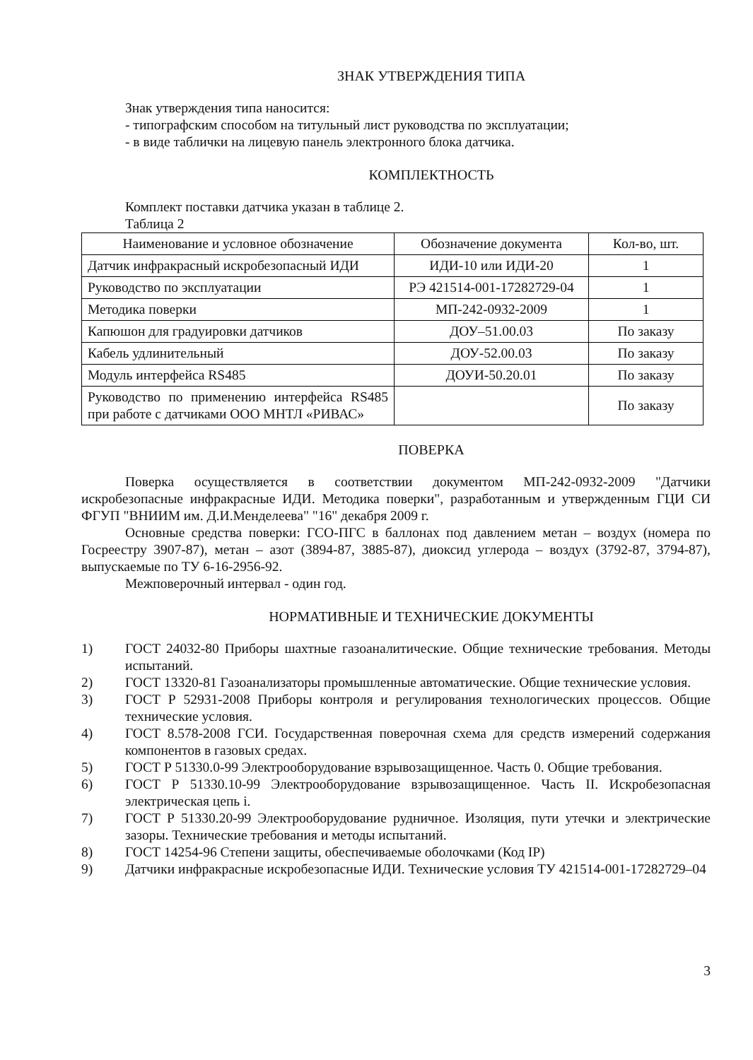ЗНАК УТВЕРЖДЕНИЯ ТИПА
Знак утверждения типа наносится:
- типографским способом на титульный лист руководства по эксплуатации;
- в виде таблички на лицевую панель электронного блока датчика.
КОМПЛЕКТНОСТЬ
Комплект поставки датчика указан в таблице 2.
Таблица 2
| Наименование и условное обозначение | Обозначение документа | Кол-во, шт. |
| --- | --- | --- |
| Датчик инфракрасный искробезопасный ИДИ | ИДИ-10 или ИДИ-20 | 1 |
| Руководство по эксплуатации | РЭ 421514-001-17282729-04 | 1 |
| Методика поверки | МП-242-0932-2009 | 1 |
| Капюшон для градуировки датчиков | ДОУ–51.00.03 | По заказу |
| Кабель удлинительный | ДОУ-52.00.03 | По заказу |
| Модуль интерфейса RS485 | ДОУИ-50.20.01 | По заказу |
| Руководство по применению интерфейса RS485 при работе с датчиками ООО МНТЛ «РИВАС» | | По заказу |
ПОВЕРКА
Поверка осуществляется в соответствии документом МП-242-0932-2009 "Датчики искробезопасные инфракрасные ИДИ. Методика поверки", разработанным и утвержденным ГЦИ СИ ФГУП "ВНИИМ им. Д.И.Менделеева" "16" декабря 2009 г.
Основные средства поверки: ГСО-ПГС в баллонах под давлением метан – воздух (номера по Госреестру 3907-87), метан – азот (3894-87, 3885-87), диоксид углерода – воздух (3792-87, 3794-87), выпускаемые по ТУ 6-16-2956-92.
Межповерочный интервал - один год.
НОРМАТИВНЫЕ И ТЕХНИЧЕСКИЕ ДОКУМЕНТЫ
1) ГОСТ 24032-80 Приборы шахтные газоаналитические. Общие технические требования. Методы испытаний.
2) ГОСТ 13320-81 Газоанализаторы промышленные автоматические. Общие технические условия.
3) ГОСТ Р 52931-2008 Приборы контроля и регулирования технологических процессов. Общие технические условия.
4) ГОСТ 8.578-2008 ГСИ. Государственная поверочная схема для средств измерений содержания компонентов в газовых средах.
5) ГОСТ Р 51330.0-99 Электрооборудование взрывозащищенное. Часть 0. Общие требования.
6) ГОСТ Р 51330.10-99 Электрооборудование взрывозащищенное. Часть II. Искробезопасная электрическая цепь i.
7) ГОСТ Р 51330.20-99 Электрооборудование рудничное. Изоляция, пути утечки и электрические зазоры. Технические требования и методы испытаний.
8) ГОСТ 14254-96 Степени защиты, обеспечиваемые оболочками (Код IP)
9) Датчики инфракрасные искробезопасные ИДИ. Технические условия ТУ 421514-001-17282729–04
3